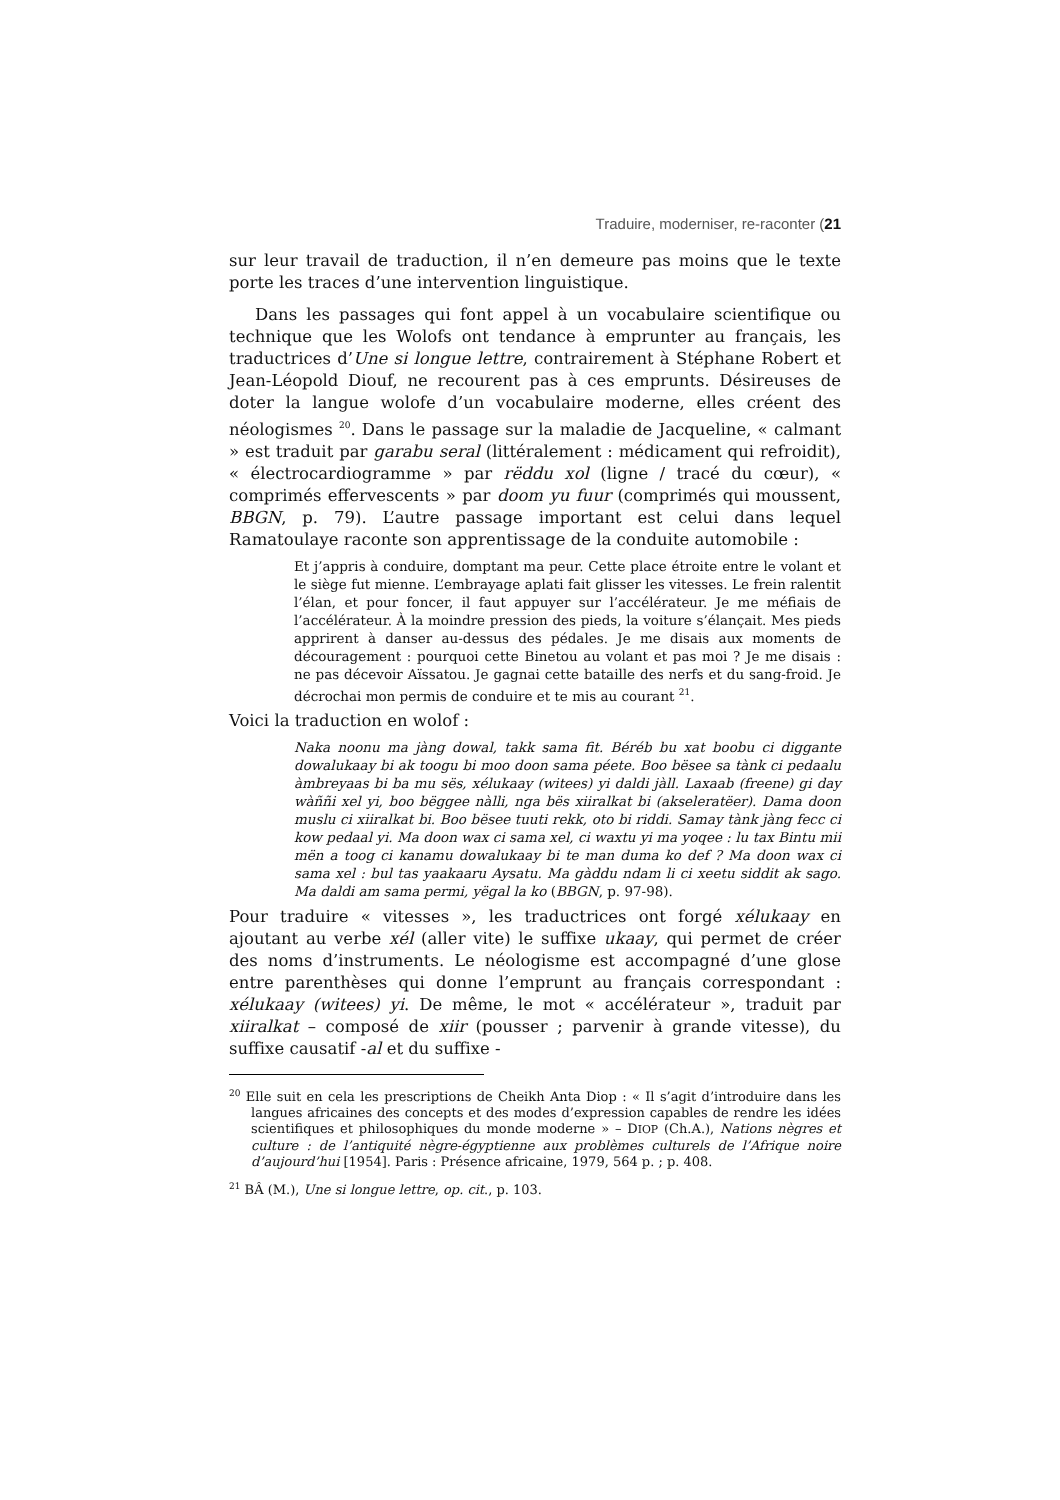Traduire, moderniser, re-raconter (21
sur leur travail de traduction, il n’en demeure pas moins que le texte porte les traces d’une intervention linguistique.
Dans les passages qui font appel à un vocabulaire scientifique ou technique que les Wolofs ont tendance à emprunter au français, les traductrices d’Une si longue lettre, contrairement à Stéphane Robert et Jean-Léopold Diouf, ne recourent pas à ces emprunts. Désireuses de doter la langue wolofe d’un vocabulaire moderne, elles créent des néologismes <sup>20</sup>. Dans le passage sur la maladie de Jacqueline, « calmant » est traduit par garabu seral (littéralement : médicament qui refroidit), « électrocardiogramme » par rëddu xol (ligne / tracé du cœur), « comprimés effervescents » par doom yu fuur (comprimés qui moussent, BBGN, p. 79). L’autre passage important est celui dans lequel Ramatoulaye raconte son apprentissage de la conduite automobile :
Et j’appris à conduire, domptant ma peur. Cette place étroite entre le volant et le siège fut mienne. L’embrayage aplati fait glisser les vitesses. Le frein ralentit l’élan, et pour foncer, il faut appuyer sur l’accélérateur. Je me méfiais de l’accélérateur. À la moindre pression des pieds, la voiture s’élançait. Mes pieds apprirent à danser au-dessus des pédales. Je me disais aux moments de découragement : pourquoi cette Binetou au volant et pas moi ? Je me disais : ne pas décevoir Aïssatou. Je gagnai cette bataille des nerfs et du sang-froid. Je décrochai mon permis de conduire et te mis au courant <sup>21</sup>.
Voici la traduction en wolof :
Naka noonu ma jàng dowal, takk sama fit. Béréb bu xat boobu ci diggante dowalukaay bi ak toogu bi moo doon sama péete. Boo bësee sa tànk ci pedaalu àmbreyaas bi ba mu sës, xélukaay (witees) yi daldi jàll. Laxaab (freene) gi day wàññi xel yi, boo bëggee nàlli, nga bës xiiralkat bi (akseleratëer). Dama doon muslu ci xiiralkat bi. Boo bësee tuuti rekk, oto bi riddi. Samay tànk jàng fecc ci kow pedaal yi. Ma doon wax ci sama xel, ci waxtu yi ma yoqee : lu tax Bintu mii mën a toog ci kanamu dowalukaay bi te man duma ko def ? Ma doon wax ci sama xel : bul tas yaakaaru Aysatu. Ma gàddu ndam li ci xeetu siddit ak sago. Ma daldi am sama permi, yëgal la ko (BBGN, p. 97-98).
Pour traduire « vitesses », les traductrices ont forgé xélukaay en ajoutant au verbe xél (aller vite) le suffixe ukaay, qui permet de créer des noms d’instruments. Le néologisme est accompagné d’une glose entre parenthèses qui donne l’emprunt au français correspondant : xélukaay (witees) yi. De même, le mot « accélérateur », traduit par xiiralkat – composé de xiir (pousser ; parvenir à grande vitesse), du suffixe causatif -al et du suffixe -
<sup>20</sup> Elle suit en cela les prescriptions de Cheikh Anta Diop : « Il s’agit d’introduire dans les langues africaines des concepts et des modes d’expression capables de rendre les idées scientifiques et philosophiques du monde moderne » – DIOP (Ch.A.), Nations nègres et culture : de l’antiquité nègre-égyptienne aux problèmes culturels de l’Afrique noire d’aujourd’hui [1954]. Paris : Présence africaine, 1979, 564 p. ; p. 408.
<sup>21</sup> BÂ (M.), Une si longue lettre, op. cit., p. 103.